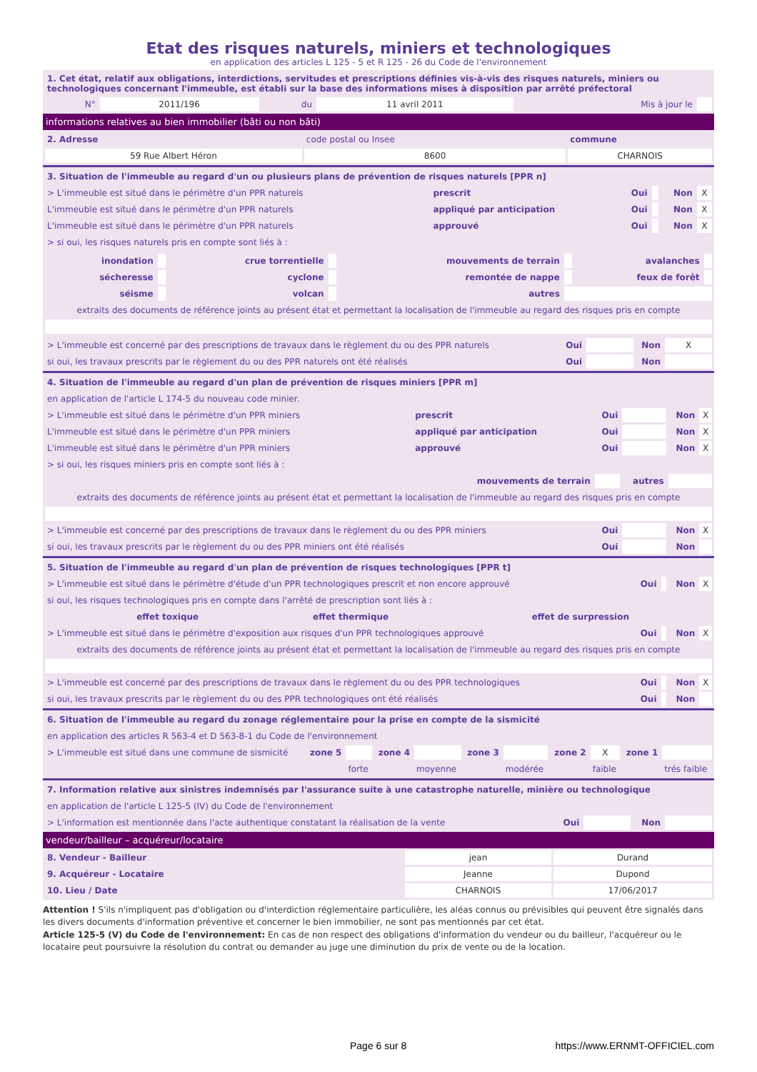Etat des risques naturels, miniers et technologiques
en application des articles L 125 - 5 et R 125 - 26 du Code de l'environnement
| 1. Cet état, relatif aux obligations, interdictions, servitudes et prescriptions définies vis-à-vis des risques naturels, miniers ou technologiques concernant l'immeuble, est établi sur la base des informations mises à disposition par arrêté préfectoral | | | | | |
| N° | 2011/196 | du | 11 avril 2011 | Mis à jour le | |
informations relatives au bien immobilier (bâti ou non bâti)
| 2. Adresse | code postal ou Insee | commune |
| 59 Rue Albert Héron | 8600 | CHARNOIS |
| 3. Situation de l'immeuble au regard d'un ou plusieurs plans de prévention de risques naturels [PPR n] | | | | | |
| > L'immeuble est situé dans le périmètre d'un PPR naturels | prescrit | Oui | | Non | X |
| L'immeuble est situé dans le périmètre d'un PPR naturels | appliqué par anticipation | Oui | | Non | X |
| L'immeuble est situé dans le périmètre d'un PPR naturels | approuvé | Oui | | Non | X |
| > si oui, les risques naturels pris en compte sont liés à : | | | | | |
| inondation | | crue torrentielle | | mouvements de terrain | | avalanches | |
| sécheresse | | cyclone | | remontée de nappe | | feux de forêt | |
| séisme | | volcan | | autres | | | |
| extraits des documents de référence joints au présent état et permettant la localisation de l'immeuble au regard des risques pris en compte | | | | | | | |
| > L'immeuble est concerné par des prescriptions de travaux dans le règlement du ou des PPR naturels | Oui | | Non | X |
| si oui, les travaux prescrits par le règlement du ou des PPR naturels ont été réalisés | Oui | | Non | |
| 4. Situation de l'immeuble au regard d'un plan de prévention de risques miniers [PPR m] | | | | | |
| en application de l'article L 174-5 du nouveau code minier. | | | | | |
| > L'immeuble est situé dans le périmètre d'un PPR miniers | prescrit | Oui | | Non | X |
| L'immeuble est situé dans le périmètre d'un PPR miniers | appliqué par anticipation | Oui | | Non | X |
| L'immeuble est situé dans le périmètre d'un PPR miniers | approuvé | Oui | | Non | X |
| > si oui, les risques miniers pris en compte sont liés à : | | | | | |
| mouvements de terrain | | | autres | | |
| extraits des documents de référence joints au présent état et permettant la localisation de l'immeuble au regard des risques pris en compte | | | | | |
| > L'immeuble est concerné par des prescriptions de travaux dans le règlement du ou des PPR miniers | | Oui | | Non | X |
| si oui, les travaux prescrits par le règlement du ou des PPR miniers ont été réalisés | | Oui | | Non | |
| 5. Situation de l'immeuble au regard d'un plan de prévention de risques technologiques [PPR t] | | | | | | |
| > L'immeuble est situé dans le périmètre d'étude d'un PPR technologiques prescrit et non encore approuvé | | | Oui | | Non | X |
| si oui, les risques technologiques pris en compte dans l'arrêté de prescription sont liés à : | | | | | | |
| effet toxique | effet thermique | effet de surpression | | | | |
| > L'immeuble est situé dans le périmètre d'exposition aux risques d'un PPR technologiques approuvé | | | Oui | | Non | X |
| extraits des documents de référence joints au présent état et permettant la localisation de l'immeuble au regard des risques pris en compte | | | | | | |
| > L'immeuble est concerné par des prescriptions de travaux dans le règlement du ou des PPR technologiques | | | Oui | | Non | X |
| si oui, les travaux prescrits par le règlement du ou des PPR technologiques ont été réalisés | | | Oui | | Non | |
| 6. Situation de l'immeuble au regard du zonage réglementaire pour la prise en compte de la sismicité | | | | | | | | | | |
| en application des articles R 563-4 et D 563-8-1 du Code de l'environnement | | | | | | | | | | |
| > L'immeuble est situé dans une commune de sismicité | zone 5 | | zone 4 | | zone 3 | | zone 2 | X | zone 1 | |
| | | forte | | moyenne | | modérée | | faible | | trés faible |
| 7. Information relative aux sinistres indemnisés par l'assurance suite à une catastrophe naturelle, minière ou technologique | | | | |
| en application de l'article L 125-5 (IV) du Code de l'environnement | | | | |
| > L'information est mentionnée dans l'acte authentique constatant la réalisation de la vente | Oui | | Non | |
vendeur/bailleur – acquéreur/locataire
| 8. Vendeur - Bailleur | jean | Durand |
| 9. Acquéreur - Locataire | Jeanne | Dupond |
| 10. Lieu / Date | CHARNOIS | 17/06/2017 |
Attention ! S'ils n'impliquent pas d'obligation ou d'interdiction réglementaire particulière, les aléas connus ou prévisibles qui peuvent être signalés dans les divers documents d'information préventive et concerner le bien immobilier, ne sont pas mentionnés par cet état.
Article 125-5 (V) du Code de l'environnement: En cas de non respect des obligations d'information du vendeur ou du bailleur, l'acquéreur ou le locataire peut poursuivre la résolution du contrat ou demander au juge une diminution du prix de vente ou de la location.
Page 6 sur 8 https://www.ERNMT-OFFICIEL.com